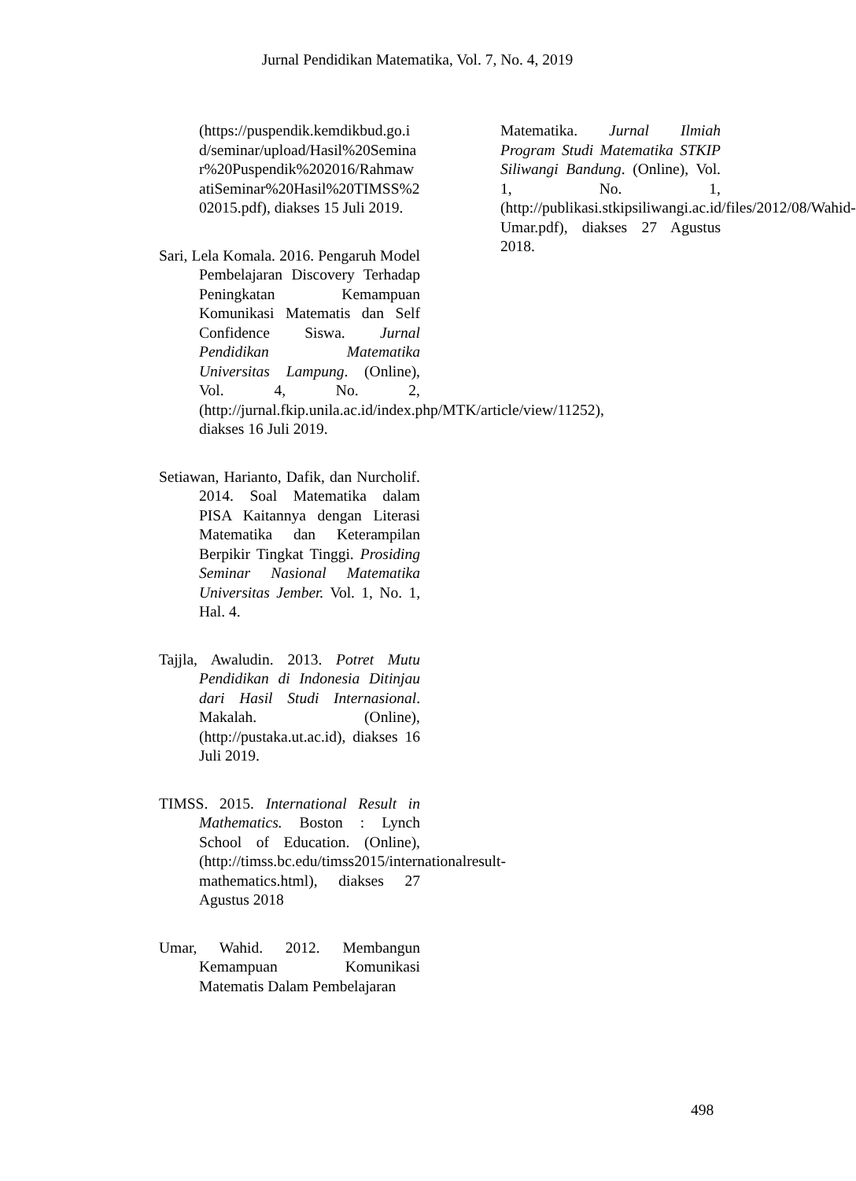Jurnal Pendidikan Matematika, Vol. 7, No. 4, 2019
(https://puspendik.kemdikbud.go.id/seminar/upload/Hasil%20Seminar%20Puspendik%202016/RahmawatiSeminar%20Hasil%20TIMSS%202015.pdf), diakses 15 Juli 2019.
Sari, Lela Komala. 2016. Pengaruh Model Pembelajaran Discovery Terhadap Peningkatan Kemampuan Komunikasi Matematis dan Self Confidence Siswa. Jurnal Pendidikan Matematika Universitas Lampung. (Online), Vol. 4, No. 2, (http://jurnal.fkip.unila.ac.id/index.php/MTK/article/view/11252), diakses 16 Juli 2019.
Setiawan, Harianto, Dafik, dan Nurcholif. 2014. Soal Matematika dalam PISA Kaitannya dengan Literasi Matematika dan Keterampilan Berpikir Tingkat Tinggi. Prosiding Seminar Nasional Matematika Universitas Jember. Vol. 1, No. 1, Hal. 4.
Tajjla, Awaludin. 2013. Potret Mutu Pendidikan di Indonesia Ditinjau dari Hasil Studi Internasional. Makalah. (Online), (http://pustaka.ut.ac.id), diakses 16 Juli 2019.
TIMSS. 2015. International Result in Mathematics. Boston : Lynch School of Education. (Online), (http://timss.bc.edu/timss2015/internationalresult-mathematics.html), diakses 27 Agustus 2018
Umar, Wahid. 2012. Membangun Kemampuan Komunikasi Matematis Dalam Pembelajaran
Matematika. Jurnal Ilmiah Program Studi Matematika STKIP Siliwangi Bandung. (Online), Vol. 1, No. 1, (http://publikasi.stkipsiliwangi.ac.id/files/2012/08/Wahid-Umar.pdf), diakses 27 Agustus 2018.
498